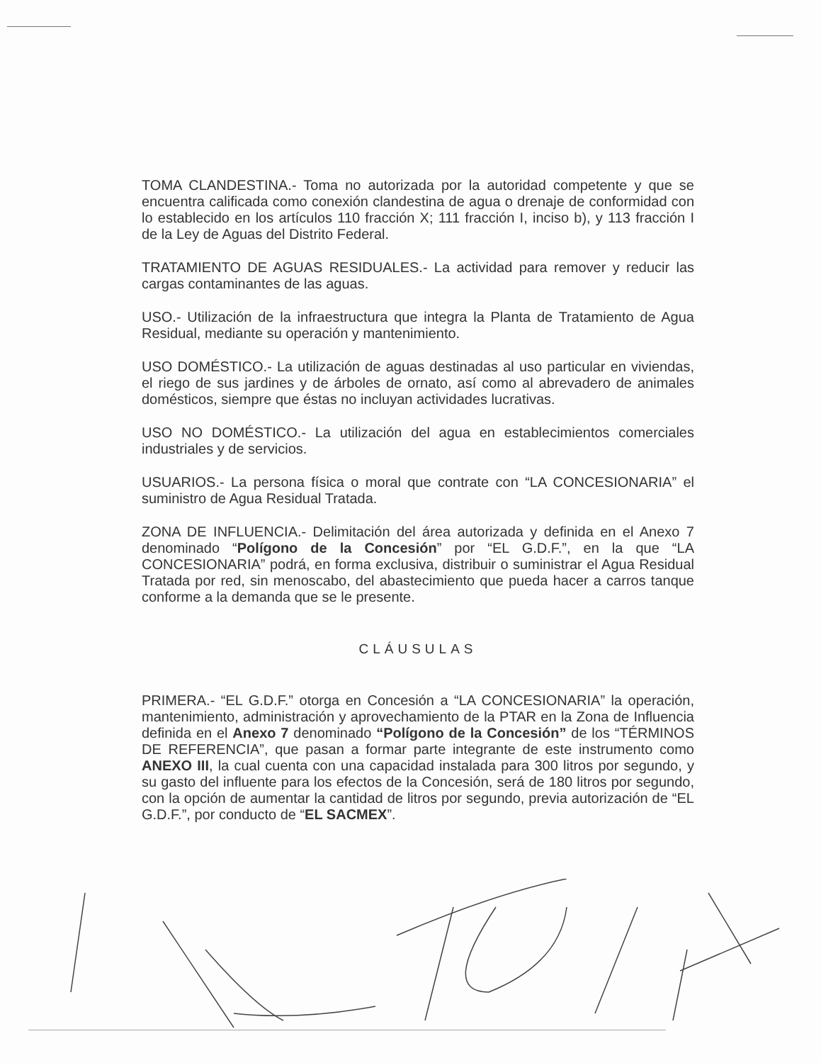TOMA CLANDESTINA.- Toma no autorizada por la autoridad competente y que se encuentra calificada como conexión clandestina de agua o drenaje de conformidad con lo establecido en los artículos 110 fracción X; 111 fracción I, inciso b), y 113 fracción I de la Ley de Aguas del Distrito Federal.
TRATAMIENTO DE AGUAS RESIDUALES.- La actividad para remover y reducir las cargas contaminantes de las aguas.
USO.- Utilización de la infraestructura que integra la Planta de Tratamiento de Agua Residual, mediante su operación y mantenimiento.
USO DOMÉSTICO.- La utilización de aguas destinadas al uso particular en viviendas, el riego de sus jardines y de árboles de ornato, así como al abrevadero de animales domésticos, siempre que éstas no incluyan actividades lucrativas.
USO NO DOMÉSTICO.- La utilización del agua en establecimientos comerciales industriales y de servicios.
USUARIOS.- La persona física o moral que contrate con “LA CONCESIONARIA” el suministro de Agua Residual Tratada.
ZONA DE INFLUENCIA.- Delimitación del área autorizada y definida en el Anexo 7 denominado “Polígono de la Concesión” por “EL G.D.F.”, en la que “LA CONCESIONARIA” podrá, en forma exclusiva, distribuir o suministrar el Agua Residual Tratada por red, sin menoscabo, del abastecimiento que pueda hacer a carros tanque conforme a la demanda que se le presente.
CLÁUSULAS
PRIMERA.- “EL G.D.F.” otorga en Concesión a “LA CONCESIONARIA” la operación, mantenimiento, administración y aprovechamiento de la PTAR en la Zona de Influencia definida en el Anexo 7 denominado “Polígono de la Concesión” de los “TÉRMINOS DE REFERENCIA”, que pasan a formar parte integrante de este instrumento como ANEXO III, la cual cuenta con una capacidad instalada para 300 litros por segundo, y su gasto del influente para los efectos de la Concesión, será de 180 litros por segundo, con la opción de aumentar la cantidad de litros por segundo, previa autorización de “EL G.D.F.”, por conducto de “EL SACMEX”.